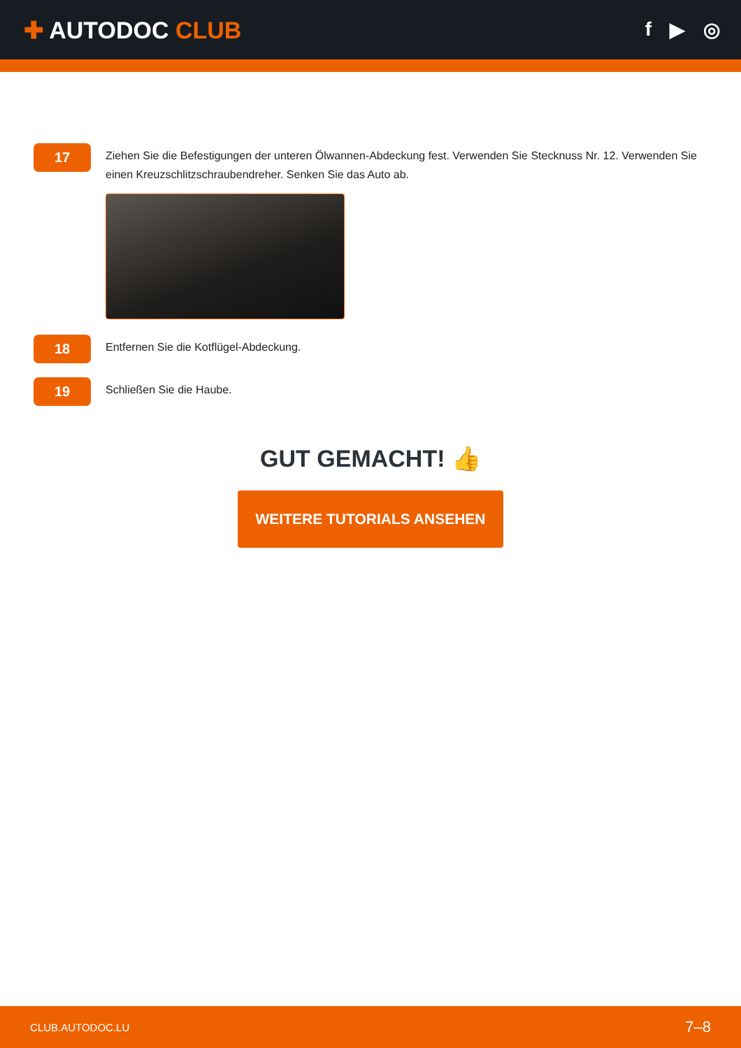✚ AUTODOC CLUB
f ▶ ◎
17
Ziehen Sie die Befestigungen der unteren Ölwannen-Abdeckung fest. Verwenden Sie Stecknuss Nr. 12. Verwenden Sie einen Kreuzschlitzschraubendreher. Senken Sie das Auto ab.
18
Entfernen Sie die Kotflügel-Abdeckung.
19
Schließen Sie die Haube.
GUT GEMACHT! 👍
WEITERE TUTORIALS ANSEHEN
CLUB.AUTODOC.LU 7–8